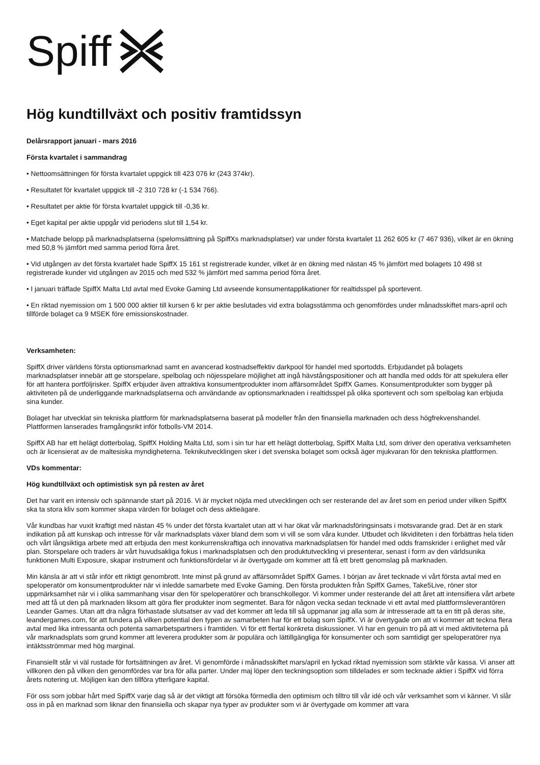Spiff
Hög kundtillväxt och positiv framtidssyn
Delårsrapport januari - mars 2016
Första kvartalet i sammandrag
• Nettoomsättningen för första kvartalet uppgick till 423 076 kr (243 374kr).
• Resultatet för kvartalet uppgick till -2 310 728 kr (-1 534 766).
• Resultatet per aktie för första kvartalet uppgick till -0,36 kr.
• Eget kapital per aktie uppgår vid periodens slut till 1,54 kr.
• Matchade belopp på marknadsplatserna (spelomsättning på SpiffXs marknadsplatser) var under första kvartalet 11 262 605 kr (7 467 936), vilket är en ökning med 50,8 % jämfört med samma period förra året.
• Vid utgången av det första kvartalet hade SpiffX 15 161 st registrerade kunder, vilket är en ökning med nästan 45 % jämfört med bolagets 10 498 st registrerade kunder vid utgången av 2015 och med 532 % jämfört med samma period förra året.
• I januari träffade SpiffX Malta Ltd avtal med Evoke Gaming Ltd avseende konsumentapplikationer för realtidsspel på sportevent.
• En riktad nyemission om 1 500 000 aktier till kursen 6 kr per aktie beslutades vid extra bolagsstämma och genomfördes under månadsskiftet mars-april och tillförde bolaget ca 9 MSEK före emissionskostnader.
Verksamheten:
SpiffX driver världens första optionsmarknad samt en avancerad kostnadseffektiv darkpool för handel med sportodds. Erbjudandet på bolagets marknadsplatser innebär att ge storspelare, spelbolag och nöjesspelare möjlighet att ingå hävstångspositioner och att handla med odds för att spekulera eller för att hantera portföljrisker. SpiffX erbjuder även attraktiva konsumentprodukter inom affärsområdet SpiffX Games. Konsumentprodukter som bygger på aktiviteten på de underliggande marknadsplatserna och användande av optionsmarknaden i realtidsspel på olika sportevent och som spelbolag kan erbjuda sina kunder.
Bolaget har utvecklat sin tekniska plattform för marknadsplatserna baserat på modeller från den finansiella marknaden och dess högfrekvenshandel. Plattformen lanserades framgångsrikt inför fotbolls-VM 2014.
SpiffX AB har ett helägt dotterbolag, SpiffX Holding Malta Ltd, som i sin tur har ett helägt dotterbolag, SpiffX Malta Ltd, som driver den operativa verksamheten och är licensierat av de maltesiska myndigheterna. Teknikutvecklingen sker i det svenska bolaget som också äger mjukvaran för den tekniska plattformen.
VDs kommentar:
Hög kundtillväxt och optimistisk syn på resten av året
Det har varit en intensiv och spännande start på 2016. Vi är mycket nöjda med utvecklingen och ser resterande del av året som en period under vilken SpiffX ska ta stora kliv som kommer skapa värden för bolaget och dess aktieägare.
Vår kundbas har vuxit kraftigt med nästan 45 % under det första kvartalet utan att vi har ökat vår marknadsföringsinsats i motsvarande grad. Det är en stark indikation på att kunskap och intresse för vår marknadsplats växer bland dem som vi vill se som våra kunder. Utbudet och likviditeten i den förbättras hela tiden och vårt långsiktiga arbete med att erbjuda den mest konkurrenskraftiga och innovativa marknadsplatsen för handel med odds framskrider i enlighet med vår plan. Storspelare och traders är vårt huvudsakliga fokus i marknadsplatsen och den produktutveckling vi presenterar, senast i form av den världsunika funktionen Multi Exposure, skapar instrument och funktionsfördelar vi är övertygade om kommer att få ett brett genomslag på marknaden.
Min känsla är att vi står inför ett riktigt genombrott. Inte minst på grund av affärsområdet SpiffX Games. I början av året tecknade vi vårt första avtal med en speloperatör om konsumentprodukter när vi inledde samarbete med Evoke Gaming. Den första produkten från SpiffX Games, Take5Live, röner stor uppmärksamhet när vi i olika sammanhang visar den för speloperatörer och branschkollegor. Vi kommer under resterande del att året att intensifiera vårt arbete med att få ut den på marknaden liksom att göra fler produkter inom segmentet. Bara för någon vecka sedan tecknade vi ett avtal med plattformsleverantören Leander Games. Utan att dra några förhastade slutsatser av vad det kommer att leda till så uppmanar jag alla som är intresserade att ta en titt på deras site, leandergames.com, för att fundera på vilken potential den typen av samarbeten har för ett bolag som SpiffX. Vi är övertygade om att vi kommer att teckna flera avtal med lika intressanta och potenta samarbetspartners i framtiden. Vi för ett flertal konkreta diskussioner. Vi har en genuin tro på att vi med aktiviteterna på vår marknadsplats som grund kommer att leverera produkter som är populära och lättillgängliga för konsumenter och som samtidigt ger speloperatörer nya intäktsströmmar med hög marginal.
Finansiellt står vi väl rustade för fortsättningen av året. Vi genomförde i månadsskiftet mars/april en lyckad riktad nyemission som stärkte vår kassa. Vi anser att villkoren den på vilken den genomfördes var bra för alla parter. Under maj löper den teckningsoption som tilldelades er som tecknade aktier i SpiffX vid förra årets notering ut. Möjligen kan den tillföra ytterligare kapital.
För oss som jobbar hårt med SpiffX varje dag så är det viktigt att försöka förmedla den optimism och tilltro till vår idé och vår verksamhet som vi känner. Vi slår oss in på en marknad som liknar den finansiella och skapar nya typer av produkter som vi är övertygade om kommer att vara